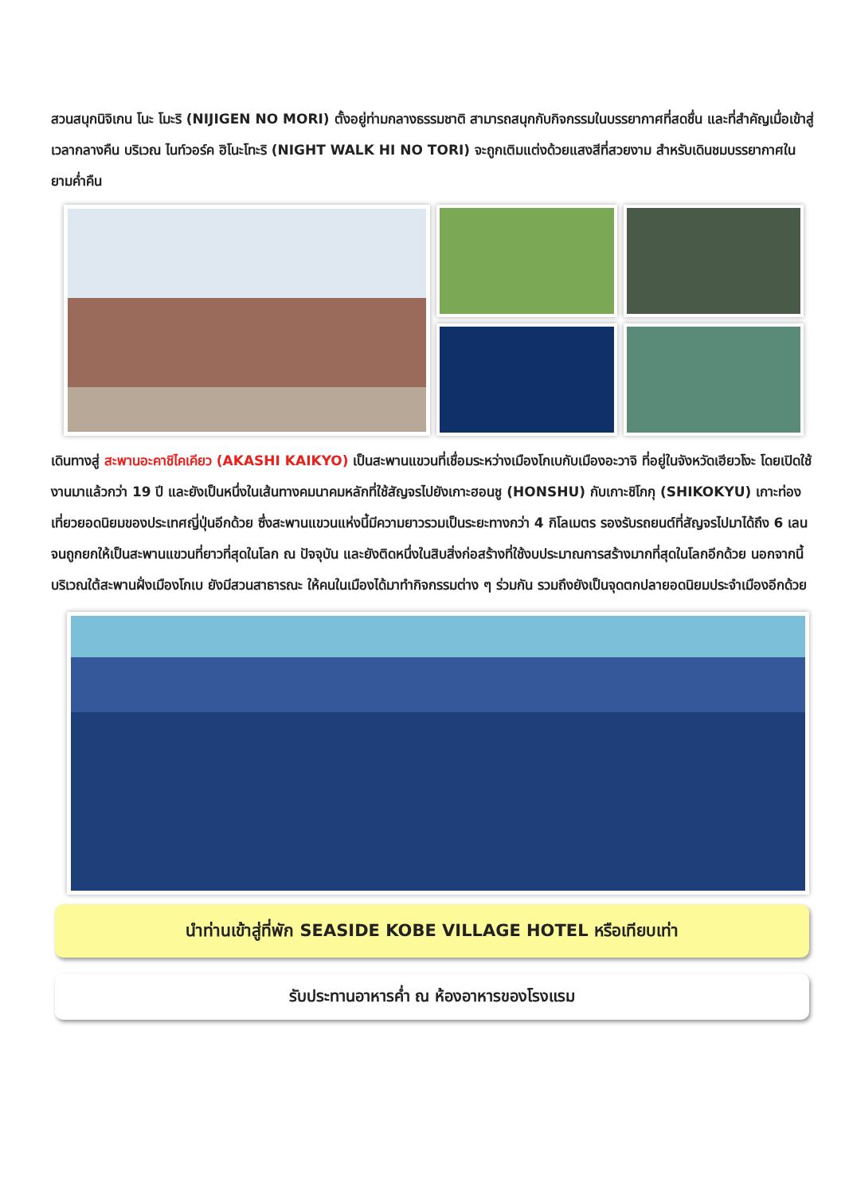สวนสนุกนิจิเกน โนะ โมะริ (NIJIGEN NO MORI) ตั้งอยู่ท่ามกลางธรรมชาติ สามารถสนุกกับกิจกรรมในบรรยากาศที่สดชื่น และที่สำคัญเมื่อเข้าสู่เวลากลางคืน บริเวณ ไนท์วอร์ค ฮิโนะโทะริ (NIGHT WALK HI NO TORI) จะถูกเติมแต่งด้วยแสงสีที่สวยงาม สำหรับเดินชมบรรยากาศในยามค่ำคืน
เดินทางสู่ สะพานอะคาชิไคเคียว (AKASHI KAIKYO) เป็นสะพานแขวนที่เชื่อมระหว่างเมืองโกเบกับเมืองอะวาจิ ที่อยู่ในจังหวัดเฮียวโงะ โดยเปิดใช้งานมาแล้วกว่า 19 ปี และยังเป็นหนึ่งในเส้นทางคมนาคมหลักที่ใช้สัญจรไปยังเกาะฮอนชู (HONSHU) กับเกาะชิโกกุ (SHIKOKYU) เกาะท่องเที่ยวยอดนิยมของประเทศญี่ปุ่นอีกด้วย ซึ่งสะพานแขวนแห่งนี้มีความยาวรวมเป็นระยะทางกว่า 4 กิโลเมตร รองรับรถยนต์ที่สัญจรไปมาได้ถึง 6 เลน จนถูกยกให้เป็นสะพานแขวนที่ยาวที่สุดในโลก ณ ปัจจุบัน และยังติดหนึ่งในสิบสิ่งก่อสร้างที่ใช้งบประมาณการสร้างมากที่สุดในโลกอีกด้วย นอกจากนี้บริเวณใต้สะพานฝั่งเมืองโกเบ ยังมีสวนสาธารณะ ให้คนในเมืองได้มาทำกิจกรรมต่าง ๆ ร่วมกัน รวมถึงยังเป็นจุดตกปลายอดนิยมประจำเมืองอีกด้วย
นำท่านเข้าสู่ที่พัก SEASIDE KOBE VILLAGE HOTEL หรือเทียบเท่า
รับประทานอาหารค่ำ ณ ห้องอาหารของโรงแรม